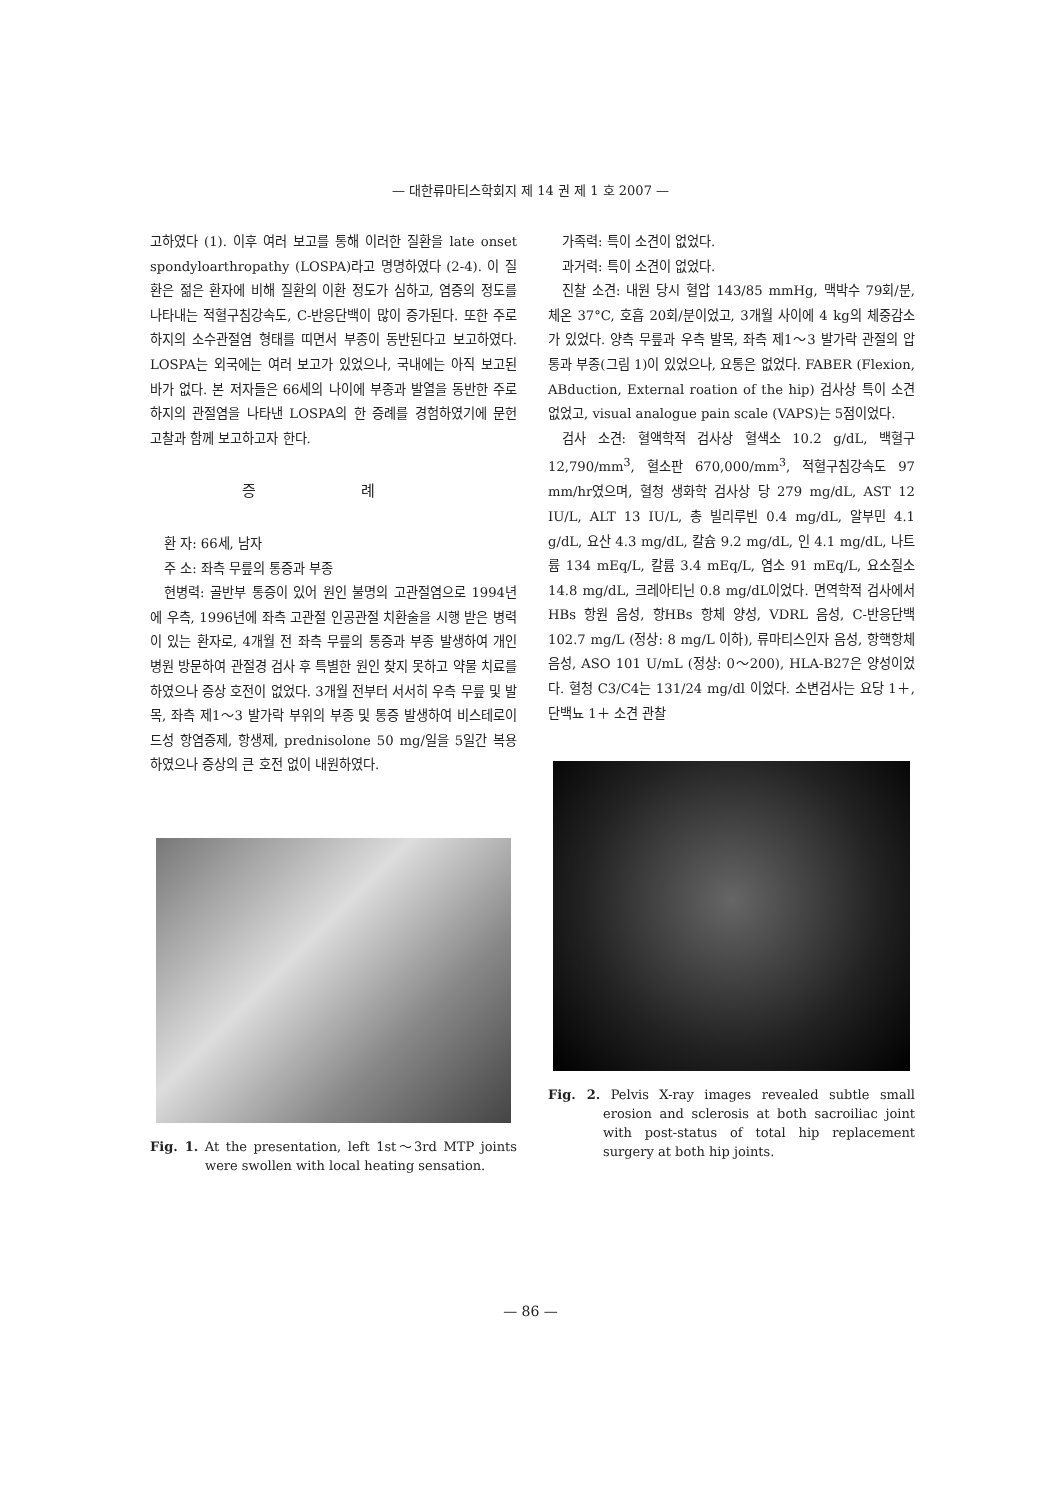— 대한류마티스학회지 제 14 권 제 1 호 2007 —
고하였다 (1). 이후 여러 보고를 통해 이러한 질환을 late onset spondyloarthropathy (LOSPA)라고 명명하였다 (2-4). 이 질환은 젊은 환자에 비해 질환의 이환 정도가 심하고, 염증의 정도를 나타내는 적혈구침강속도, C-반응단백이 많이 증가된다. 또한 주로 하지의 소수관절염 형태를 띠면서 부종이 동반된다고 보고하였다. LOSPA는 외국에는 여러 보고가 있었으나, 국내에는 아직 보고된 바가 없다. 본 저자들은 66세의 나이에 부종과 발열을 동반한 주로 하지의 관절염을 나타낸 LOSPA의 한 증례를 경험하였기에 문헌 고찰과 함께 보고하고자 한다.
증 례
환 자: 66세, 남자
주 소: 좌측 무릎의 통증과 부종
현병력: 골반부 통증이 있어 원인 불명의 고관절염으로 1994년에 우측, 1996년에 좌측 고관절 인공관절 치환술을 시행 받은 병력이 있는 환자로, 4개월 전 좌측 무릎의 통증과 부종 발생하여 개인 병원 방문하여 관절경 검사 후 특별한 원인 찾지 못하고 약물 치료를 하였으나 증상 호전이 없었다. 3개월 전부터 서서히 우측 무릎 및 발목, 좌측 제1～3 발가락 부위의 부종 및 통증 발생하여 비스테로이드성 항염증제, 항생제, prednisolone 50 mg/일을 5일간 복용하였으나 증상의 큰 호전 없이 내원하였다.
Fig. 1. At the presentation, left 1st～3rd MTP joints were swollen with local heating sensation.
가족력: 특이 소견이 없었다.
과거력: 특이 소견이 없었다.
진찰 소견: 내원 당시 혈압 143/85 mmHg, 맥박수 79회/분, 체온 37°C, 호흡 20회/분이었고, 3개월 사이에 4 kg의 체중감소가 있었다. 양측 무릎과 우측 발목, 좌측 제1～3 발가락 관절의 압통과 부종(그림 1)이 있었으나, 요통은 없었다. FABER (Flexion, ABduction, External roation of the hip) 검사상 특이 소견 없었고, visual analogue pain scale (VAPS)는 5점이었다.
검사 소견: 혈액학적 검사상 혈색소 10.2 g/dL, 백혈구 12,790/mm<sup>3</sup>, 혈소판 670,000/mm<sup>3</sup>, 적혈구침강속도 97 mm/hr였으며, 혈청 생화학 검사상 당 279 mg/dL, AST 12 IU/L, ALT 13 IU/L, 총 빌리루빈 0.4 mg/dL, 알부민 4.1 g/dL, 요산 4.3 mg/dL, 칼슘 9.2 mg/dL, 인 4.1 mg/dL, 나트륨 134 mEq/L, 칼륨 3.4 mEq/L, 염소 91 mEq/L, 요소질소 14.8 mg/dL, 크레아티닌 0.8 mg/dL이었다. 면역학적 검사에서 HBs 항원 음성, 항HBs 항체 양성, VDRL 음성, C-반응단백 102.7 mg/L (정상: 8 mg/L 이하), 류마티스인자 음성, 항핵항체 음성, ASO 101 U/mL (정상: 0～200), HLA-B27은 양성이었다. 혈청 C3/C4는 131/24 mg/dl 이었다. 소변검사는 요당 1＋, 단백뇨 1＋ 소견 관찰
Fig. 2. Pelvis X-ray images revealed subtle small erosion and sclerosis at both sacroiliac joint with post-status of total hip replacement surgery at both hip joints.
— 86 —